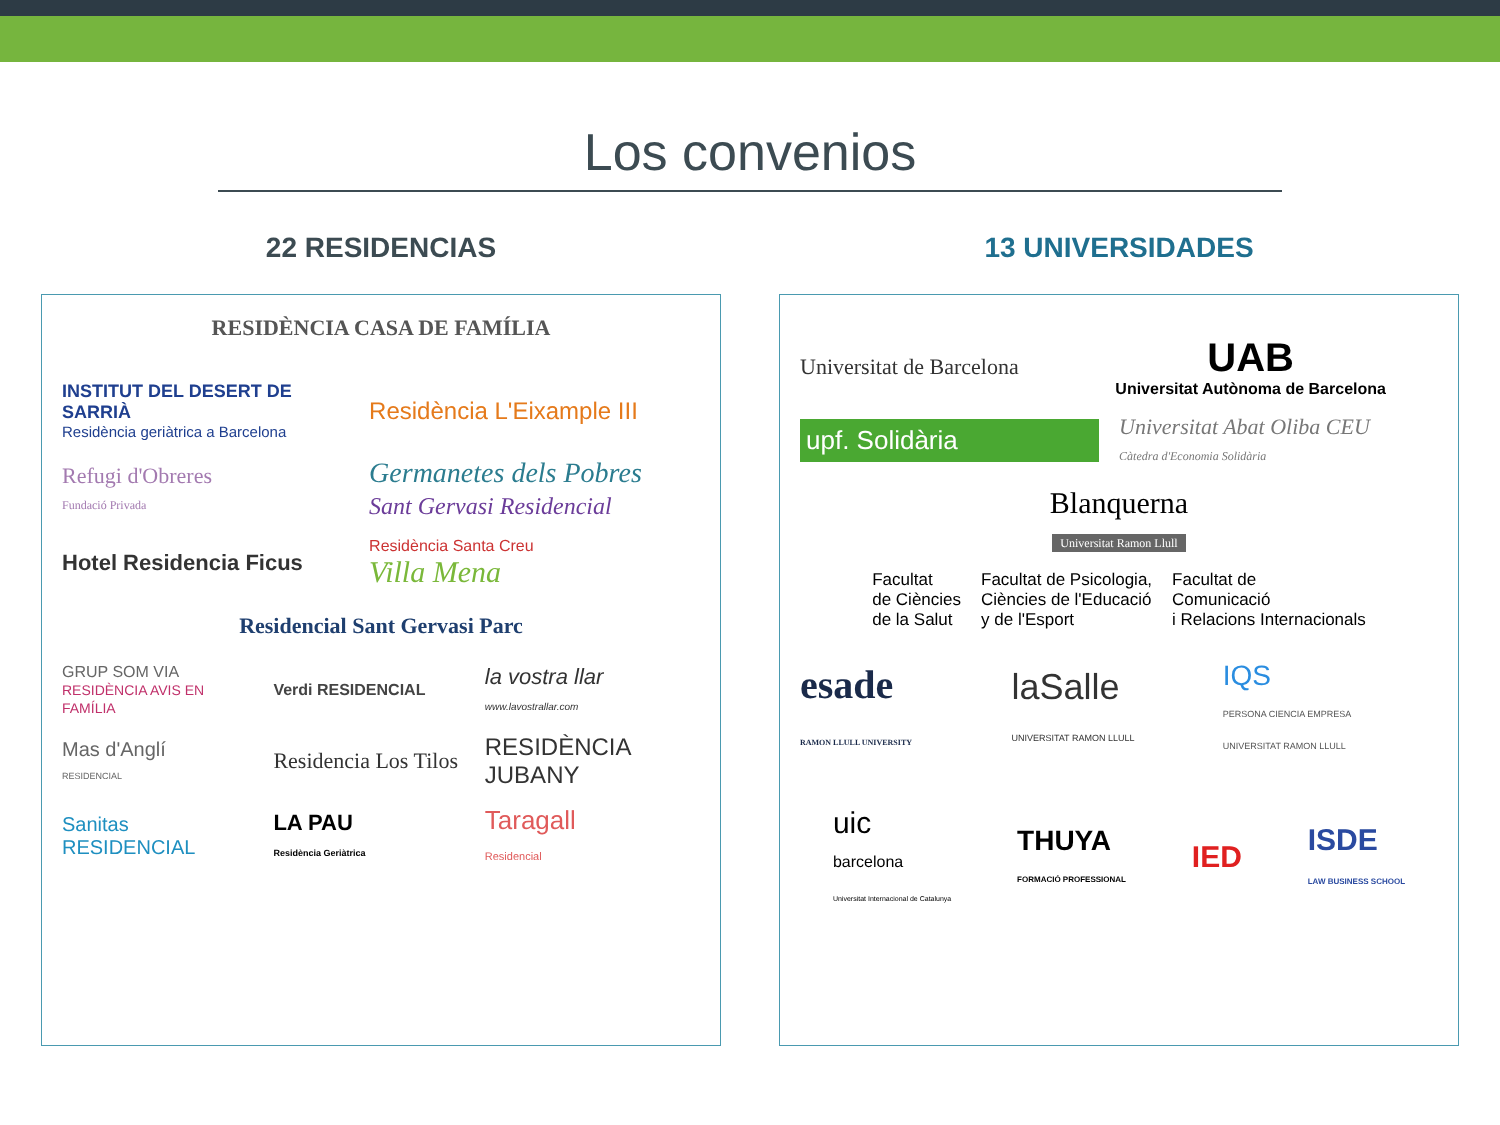Los convenios
22 RESIDENCIAS
RESIDÈNCIA CASA DE FAMÍLIA
INSTITUT DEL DESERT DE SARRIÀ
Residència geriàtrica a Barcelona
Residència L'Eixample III
Refugi d'Obreres
Fundació Privada
Germanetes dels Pobres
Sant Gervasi Residencial
Hotel Residencia Ficus
Residència Santa Creu
Villa Mena
Residencial Sant Gervasi Parc
GRUP SOM VIA
RESIDÈNCIA AVIS EN FAMÍLIA
Verdi RESIDENCIAL
la vostra llar
www.lavostrallar.com
Mas d'Anglí
RESIDENCIAL
Residencia Los Tilos
RESIDÈNCIA JUBANY
Sanitas RESIDENCIAL
LA PAU
Residència Geriàtrica
Taragall
Residencial
13 UNIVERSIDADES
Universitat de Barcelona
UAB
Universitat Autònoma de Barcelona
upf. Solidària
Universitat Abat Oliba CEU
Càtedra d'Economia Solidària
Blanquerna
Universitat Ramon Llull
Facultat
de Ciències
de la Salut
Facultat de Psicologia,
Ciències de l'Educació
y de l'Esport
Facultat de
Comunicació
i Relacions Internacionals
esade
RAMON LLULL UNIVERSITY
laSalle
UNIVERSITAT RAMON LLULL
IQS
PERSONA CIENCIA EMPRESA
UNIVERSITAT RAMON LLULL
uic
barcelona
Universitat Internacional de Catalunya
THUYA
FORMACIÓ PROFESSIONAL
IED
ISDE
LAW BUSINESS SCHOOL